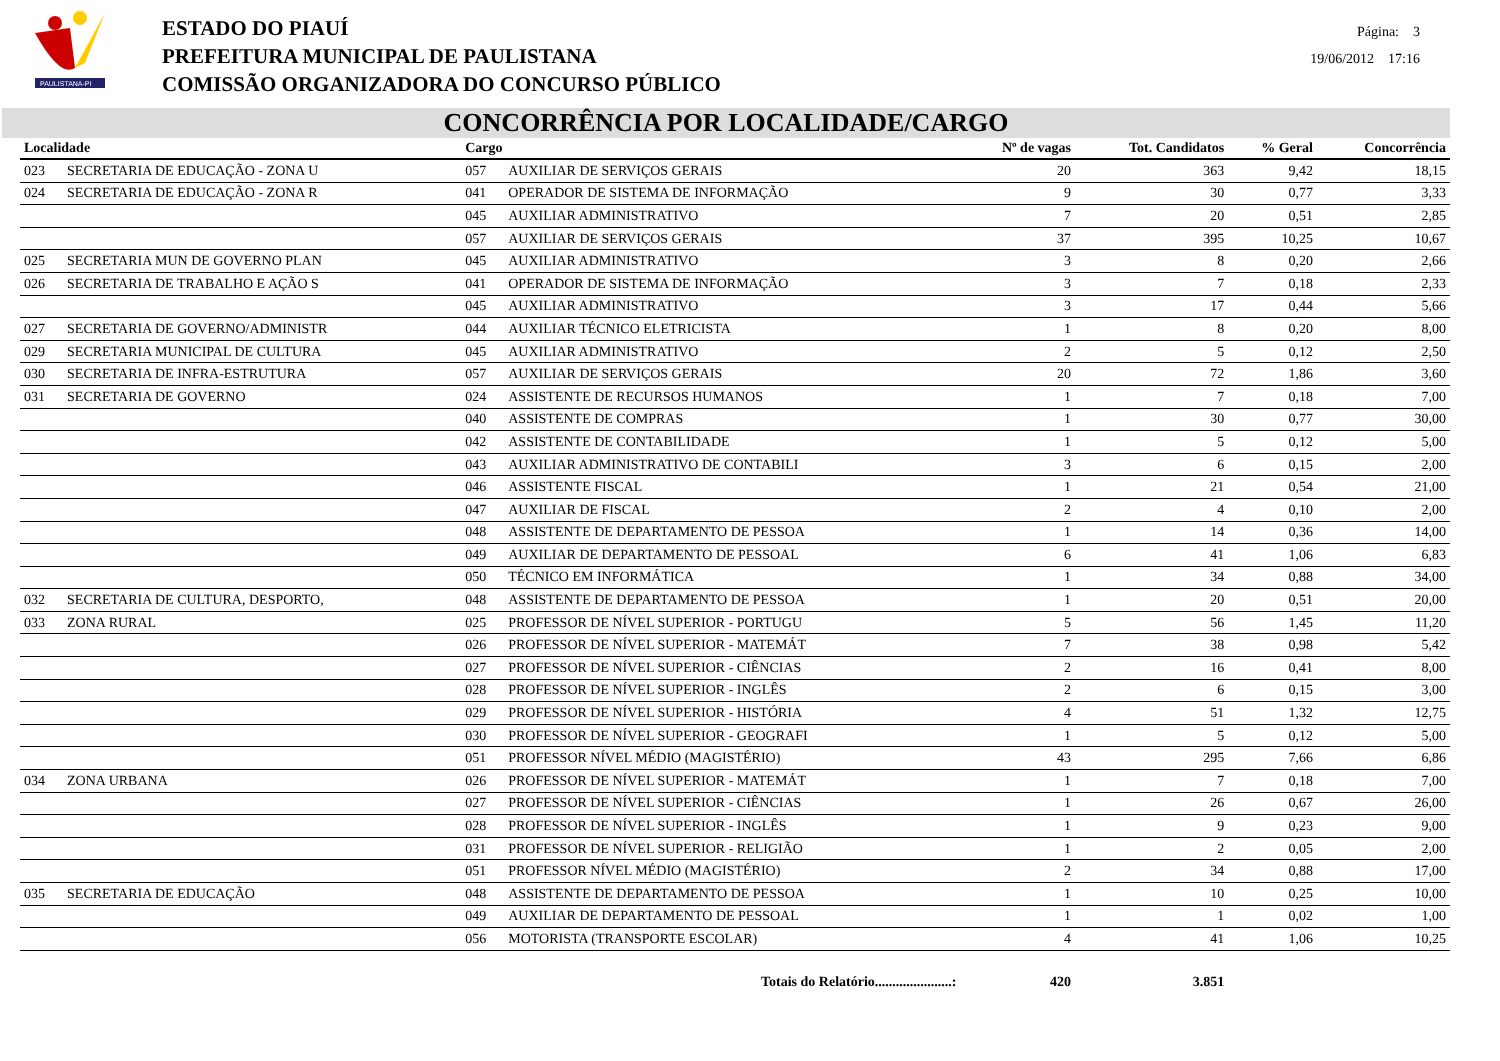PAULISTANA-PI
ESTADO DO PIAUÍ
PREFEITURA MUNICIPAL DE PAULISTANA
COMISSÃO ORGANIZADORA DO CONCURSO PÚBLICO
Página: 3
19/06/2012 17:16
CONCORRÊNCIA POR LOCALIDADE/CARGO
| Localidade | | Cargo | | Nº de vagas | Tot. Candidatos | % Geral | Concorrência |
| --- | --- | --- | --- | --- | --- | --- | --- |
| 023 | SECRETARIA DE EDUCAÇÃO - ZONA U | 057 | AUXILIAR DE SERVIÇOS GERAIS | 20 | 363 | 9,42 | 18,15 |
| 024 | SECRETARIA DE EDUCAÇÃO - ZONA R | 041 | OPERADOR DE SISTEMA DE INFORMAÇÃO | 9 | 30 | 0,77 | 3,33 |
| | | 045 | AUXILIAR ADMINISTRATIVO | 7 | 20 | 0,51 | 2,85 |
| | | 057 | AUXILIAR DE SERVIÇOS GERAIS | 37 | 395 | 10,25 | 10,67 |
| 025 | SECRETARIA MUN DE GOVERNO PLAN | 045 | AUXILIAR ADMINISTRATIVO | 3 | 8 | 0,20 | 2,66 |
| 026 | SECRETARIA DE TRABALHO E AÇÃO S | 041 | OPERADOR DE SISTEMA DE INFORMAÇÃO | 3 | 7 | 0,18 | 2,33 |
| | | 045 | AUXILIAR ADMINISTRATIVO | 3 | 17 | 0,44 | 5,66 |
| 027 | SECRETARIA DE GOVERNO/ADMINISTR | 044 | AUXILIAR TÉCNICO ELETRICISTA | 1 | 8 | 0,20 | 8,00 |
| 029 | SECRETARIA MUNICIPAL DE CULTURA | 045 | AUXILIAR ADMINISTRATIVO | 2 | 5 | 0,12 | 2,50 |
| 030 | SECRETARIA DE INFRA-ESTRUTURA | 057 | AUXILIAR DE SERVIÇOS GERAIS | 20 | 72 | 1,86 | 3,60 |
| 031 | SECRETARIA DE GOVERNO | 024 | ASSISTENTE DE RECURSOS HUMANOS | 1 | 7 | 0,18 | 7,00 |
| | | 040 | ASSISTENTE DE COMPRAS | 1 | 30 | 0,77 | 30,00 |
| | | 042 | ASSISTENTE DE CONTABILIDADE | 1 | 5 | 0,12 | 5,00 |
| | | 043 | AUXILIAR ADMINISTRATIVO DE CONTABILI | 3 | 6 | 0,15 | 2,00 |
| | | 046 | ASSISTENTE FISCAL | 1 | 21 | 0,54 | 21,00 |
| | | 047 | AUXILIAR DE FISCAL | 2 | 4 | 0,10 | 2,00 |
| | | 048 | ASSISTENTE DE DEPARTAMENTO DE PESSOA | 1 | 14 | 0,36 | 14,00 |
| | | 049 | AUXILIAR DE DEPARTAMENTO DE PESSOAL | 6 | 41 | 1,06 | 6,83 |
| | | 050 | TÉCNICO EM INFORMÁTICA | 1 | 34 | 0,88 | 34,00 |
| 032 | SECRETARIA DE CULTURA, DESPORTO, | 048 | ASSISTENTE DE DEPARTAMENTO DE PESSOA | 1 | 20 | 0,51 | 20,00 |
| 033 | ZONA RURAL | 025 | PROFESSOR DE NÍVEL SUPERIOR - PORTUGU | 5 | 56 | 1,45 | 11,20 |
| | | 026 | PROFESSOR DE NÍVEL SUPERIOR - MATEMÁT | 7 | 38 | 0,98 | 5,42 |
| | | 027 | PROFESSOR DE NÍVEL SUPERIOR - CIÊNCIAS | 2 | 16 | 0,41 | 8,00 |
| | | 028 | PROFESSOR DE NÍVEL SUPERIOR - INGLÊS | 2 | 6 | 0,15 | 3,00 |
| | | 029 | PROFESSOR DE NÍVEL SUPERIOR - HISTÓRIA | 4 | 51 | 1,32 | 12,75 |
| | | 030 | PROFESSOR DE NÍVEL SUPERIOR - GEOGRAFI | 1 | 5 | 0,12 | 5,00 |
| | | 051 | PROFESSOR NÍVEL MÉDIO (MAGISTÉRIO) | 43 | 295 | 7,66 | 6,86 |
| 034 | ZONA URBANA | 026 | PROFESSOR DE NÍVEL SUPERIOR - MATEMÁT | 1 | 7 | 0,18 | 7,00 |
| | | 027 | PROFESSOR DE NÍVEL SUPERIOR - CIÊNCIAS | 1 | 26 | 0,67 | 26,00 |
| | | 028 | PROFESSOR DE NÍVEL SUPERIOR - INGLÊS | 1 | 9 | 0,23 | 9,00 |
| | | 031 | PROFESSOR DE NÍVEL SUPERIOR - RELIGIÃO | 1 | 2 | 0,05 | 2,00 |
| | | 051 | PROFESSOR NÍVEL MÉDIO (MAGISTÉRIO) | 2 | 34 | 0,88 | 17,00 |
| 035 | SECRETARIA DE EDUCAÇÃO | 048 | ASSISTENTE DE DEPARTAMENTO DE PESSOA | 1 | 10 | 0,25 | 10,00 |
| | | 049 | AUXILIAR DE DEPARTAMENTO DE PESSOAL | 1 | 1 | 0,02 | 1,00 |
| | | 056 | MOTORISTA (TRANSPORTE ESCOLAR) | 4 | 41 | 1,06 | 10,25 |
| | | | Totais do Relatório......................: | 420 | 3.851 | | |